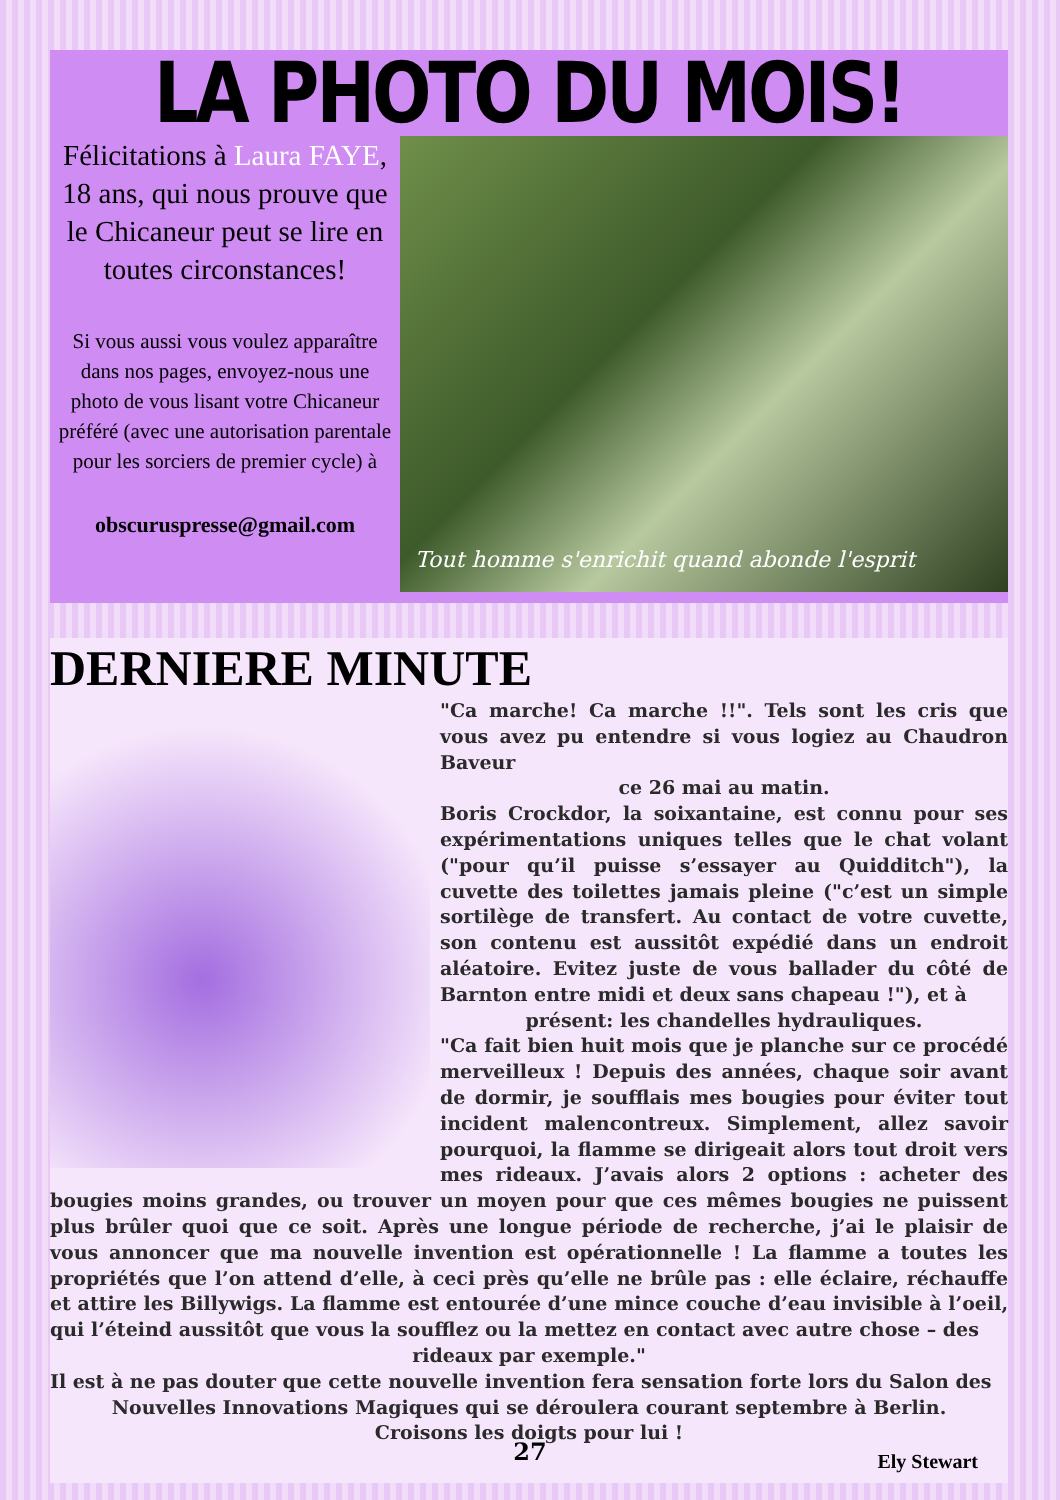LA PHOTO DU MOIS!
Félicitations à Laura FAYE, 18 ans, qui nous prouve que le Chicaneur peut se lire en toutes circonstances!
Si vous aussi vous voulez apparaître dans nos pages, envoyez-nous une photo de vous lisant votre Chicaneur préféré (avec une autorisation parentale pour les sorciers de premier cycle) à
obscuruspresse@gmail.com
Tout homme s'enrichit quand abonde l'esprit
DERNIERE MINUTE
"Ca marche! Ca marche !!". Tels sont les cris que vous avez pu entendre si vous logiez au Chaudron Baveur
ce 26 mai au matin.
Boris Crockdor, la soixantaine, est connu pour ses expérimentations uniques telles que le chat volant ("pour qu’il puisse s’essayer au Quidditch"), la cuvette des toilettes jamais pleine ("c’est un simple sortilège de transfert. Au contact de votre cuvette, son contenu est aussitôt expédié dans un endroit aléatoire. Evitez juste de vous ballader du côté de Barnton entre midi et deux sans chapeau !"), et à
présent: les chandelles hydrauliques.
"Ca fait bien huit mois que je planche sur ce procédé merveilleux ! Depuis des années, chaque soir avant de dormir, je soufflais mes bougies pour éviter tout incident malencontreux. Simplement, allez savoir pourquoi, la flamme se dirigeait alors tout droit vers mes rideaux. J’avais alors 2 options : acheter des bougies moins grandes, ou trouver un moyen pour que ces mêmes bougies ne puissent plus brûler quoi que ce soit. Après une longue période de recherche, j’ai le plaisir de vous annoncer que ma nouvelle invention est opérationnelle ! La flamme a toutes les propriétés que l’on attend d’elle, à ceci près qu’elle ne brûle pas : elle éclaire, réchauffe et attire les Billywigs. La flamme est entourée d’une mince couche d’eau invisible à l’oeil, qui l’éteind aussitôt que vous la soufflez ou la mettez en contact avec autre chose – des
rideaux par exemple."
Il est à ne pas douter que cette nouvelle invention fera sensation forte lors du Salon des
Nouvelles Innovations Magiques qui se déroulera courant septembre à Berlin.
Croisons les doigts pour lui !
Ely Stewart
27